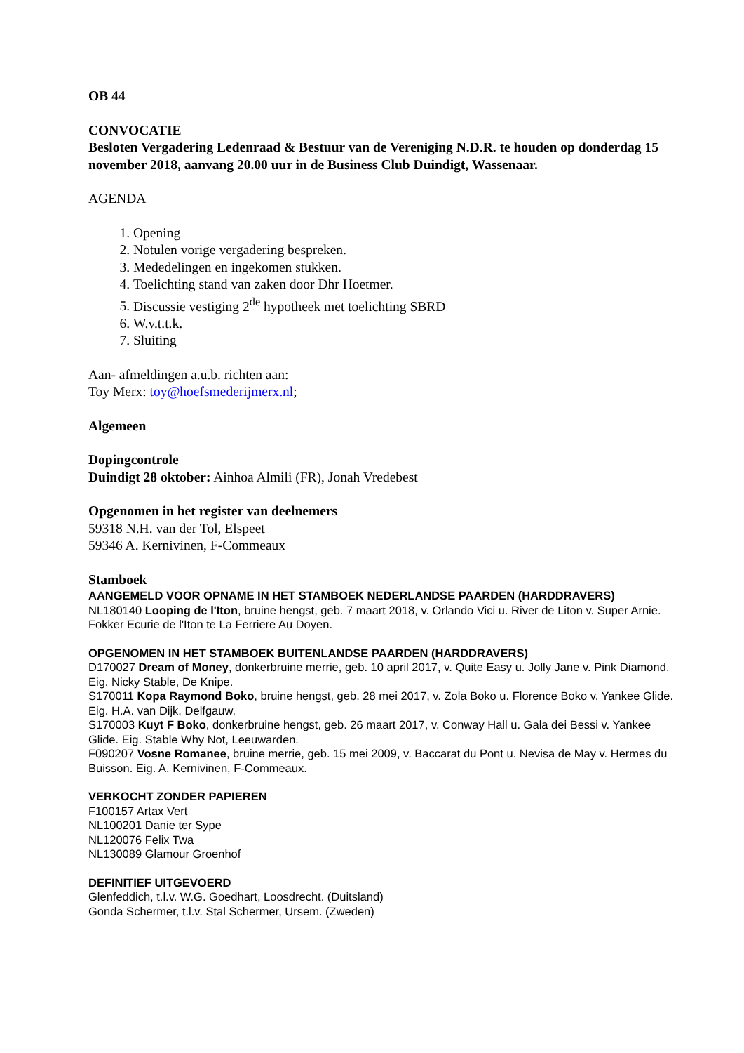OB 44
CONVOCATIE
Besloten Vergadering Ledenraad & Bestuur van de Vereniging N.D.R. te houden op donderdag 15 november 2018, aanvang 20.00 uur in de Business Club Duindigt, Wassenaar.
AGENDA
1. Opening
2. Notulen vorige vergadering bespreken.
3. Mededelingen en ingekomen stukken.
4. Toelichting stand van zaken door Dhr Hoetmer.
5. Discussie vestiging 2<sup>de</sup> hypotheek met toelichting SBRD
6. W.v.t.t.k.
7. Sluiting
Aan- afmeldingen a.u.b. richten aan:
Toy Merx: toy@hoefsmederijmerx.nl;
Algemeen
Dopingcontrole
Duindigt 28 oktober: Ainhoa Almili (FR), Jonah Vredebest
Opgenomen in het register van deelnemers
59318 N.H. van der Tol, Elspeet
59346 A. Kernivinen, F-Commeaux
Stamboek
AANGEMELD VOOR OPNAME IN HET STAMBOEK NEDERLANDSE PAARDEN (HARDDRAVERS)
NL180140 Looping de l'Iton, bruine hengst, geb. 7 maart 2018, v. Orlando Vici u. River de Liton v. Super Arnie. Fokker Ecurie de l'Iton te La Ferriere Au Doyen.
OPGENOMEN IN HET STAMBOEK BUITENLANDSE PAARDEN (HARDDRAVERS)
D170027 Dream of Money, donkerbruine merrie, geb. 10 april 2017, v. Quite Easy u. Jolly Jane v. Pink Diamond. Eig. Nicky Stable, De Knipe.
S170011 Kopa Raymond Boko, bruine hengst, geb. 28 mei 2017, v. Zola Boko u. Florence Boko v. Yankee Glide. Eig. H.A. van Dijk, Delfgauw.
S170003 Kuyt F Boko, donkerbruine hengst, geb. 26 maart 2017, v. Conway Hall u. Gala dei Bessi v. Yankee Glide. Eig. Stable Why Not, Leeuwarden.
F090207 Vosne Romanee, bruine merrie, geb. 15 mei 2009, v. Baccarat du Pont u. Nevisa de May v. Hermes du Buisson. Eig. A. Kernivinen, F-Commeaux.
VERKOCHT ZONDER PAPIEREN
F100157 Artax Vert
NL100201 Danie ter Sype
NL120076 Felix Twa
NL130089 Glamour Groenhof
DEFINITIEF UITGEVOERD
Glenfeddich, t.l.v. W.G. Goedhart, Loosdrecht. (Duitsland)
Gonda Schermer, t.l.v. Stal Schermer, Ursem. (Zweden)